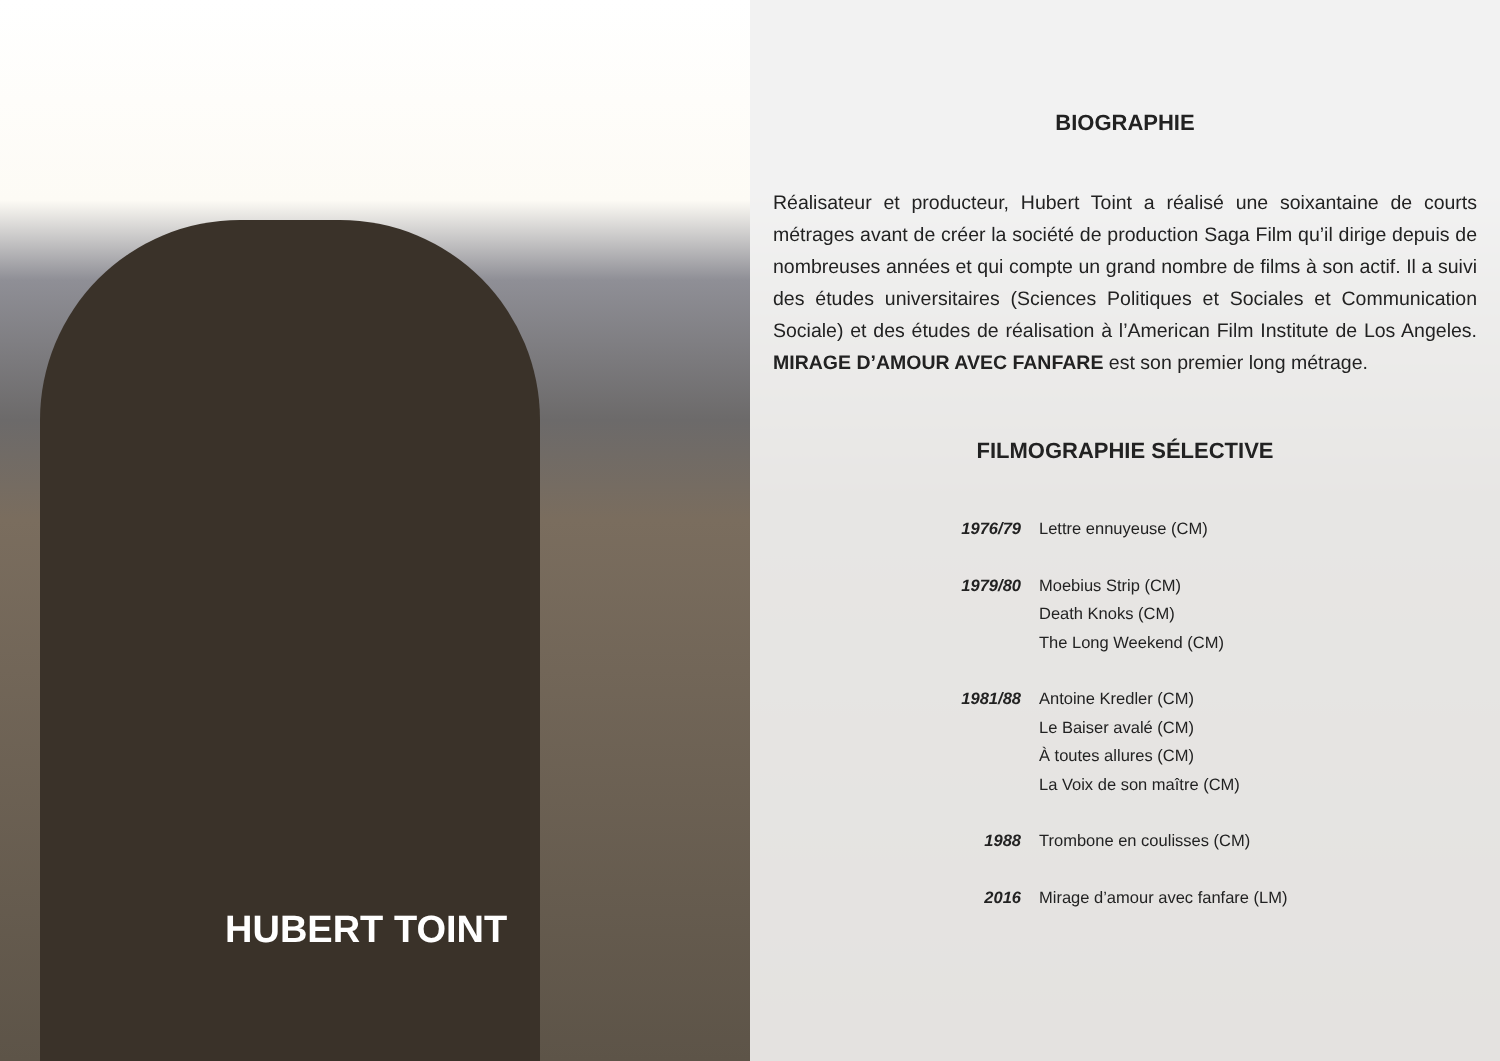HUBERT TOINT
BIOGRAPHIE
Réalisateur et producteur, Hubert Toint a réalisé une soixantaine de courts métrages avant de créer la société de production Saga Film qu’il dirige depuis de nombreuses années et qui compte un grand nombre de films à son actif. Il a suivi des études universitaires (Sciences Politiques et Sociales et Communication Sociale) et des études de réalisation à l’American Film Institute de Los Angeles. MIRAGE D’AMOUR AVEC FANFARE est son premier long métrage.
FILMOGRAPHIE SÉLECTIVE
1976/79 Lettre ennuyeuse (CM)
1979/80 Moebius Strip (CM)
Death Knoks (CM)
The Long Weekend (CM)
1981/88 Antoine Kredler (CM)
Le Baiser avalé (CM)
À toutes allures (CM)
La Voix de son maître (CM)
1988 Trombone en coulisses (CM)
2016 Mirage d’amour avec fanfare (LM)